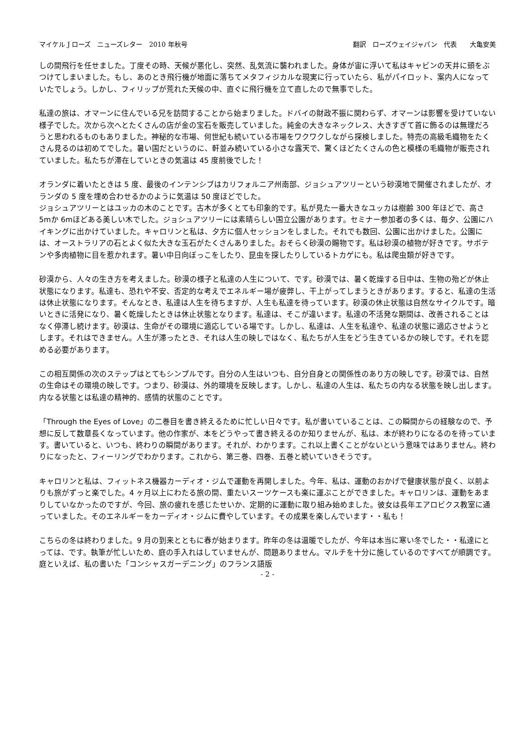マイケル J ローズ　ニューズレター　2010 年秋号 翻訳　ローズウェイジャパン　代表　　大亀安美
しの間飛行を任せました。丁度その時、天候が悪化し、突然、乱気流に襲われました。身体が宙に浮いて私はキャビンの天井に頭をぶつけてしまいました。もし、あのとき飛行機が地面に落ちてメタフィジカルな現実に行っていたら、私がパイロット、案内人になっていたでしょう。しかし、フィリップが荒れた天候の中、直ぐに飛行機を立て直したので無事でした。
私達の旅は、オマーンに住んでいる兄を訪問することから始まりました。ドバイの財政不振に関わらず、オマーンは影響を受けていない様子でした。次から次へとたくさんの店が金の宝石を販売していました。純金の大きなネックレス、大きすぎて首に飾るのは無理だろうと思われるものもありました。神秘的な市場、何世紀も続いている市場をワクワクしながら探検しました。特売の高級毛織物をたくさん見るのは初めてでした。暑い国だというのに、軒並み続いている小さな露天で、驚くほどたくさんの色と模様の毛織物が販売されていました。私たちが滞在していときの気温は 45 度前後でした！
オランダに着いたときは 5 度、最後のインテンシブはカリフォルニア州南部、ジョシュアツリーという砂漠地で開催されましたが、オランダの 5 度を埋め合わせるかのように気温は 50 度ほどでした。
ジョシュアツリーとはユッカの木のことです。古木が多くとても印象的です。私が見た一番大きなユッカは樹齢 300 年ほどで、高さ 5mか 6mほどある美しい木でした。ジョシュアツリーには素晴らしい国立公園があります。セミナー参加者の多くは、毎夕、公園にハイキングに出かけていました。キャロリンと私は、夕方に個人セッションをしました。それでも数回、公園に出かけました。公園には、オーストラリアの石とよく似た大きな玉石がたくさんありました。おそらく砂漠の賜物です。私は砂漠の植物が好きです。サボテンや多肉植物に目を惹かれます。暑い中日向ぼっこをしたり、昆虫を探したりしているトカゲにも。私は爬虫類が好きです。
砂漠から、人々の生き方を考えました。砂漠の様子と私達の人生について、です。砂漠では、暑く乾燥する日中は、生物の殆どが休止状態になります。私達も、恐れや不安、否定的な考えでエネルギー場が疲弊し、干上がってしまうときがあります。すると、私達の生活は休止状態になります。そんなとき、私達は人生を待ちますが、人生も私達を待っています。砂漠の休止状態は自然なサイクルです。暗いときに活発になり、暑く乾燥したときは休止状態となります。私達は、そこが違います。私達の不活発な期間は、改善されることはなく停滞し続けます。砂漠は、生命がその環境に適応している場です。しかし、私達は、人生を私達や、私達の状態に適応させようとします。それはできません。人生が滞ったとき、それは人生の映しではなく、私たちが人生をどう生きているかの映しです。それを認める必要があります。
この相互関係の次のステップはとてもシンプルです。自分の人生はいつも、自分自身との関係性のあり方の映しです。砂漠では、自然の生命はその環境の映しです。つまり、砂漠は、外的環境を反映します。しかし、私達の人生は、私たちの内なる状態を映し出します。内なる状態とは私達の精神的、感情的状態のことです。
「Through the Eyes of Love」の二巻目を書き終えるために忙しい日々です。私が書いていることは、この瞬間からの経験なので、予想に反して数章長くなっています。他の作家が、本をどうやって書き終えるのか知りませんが、私は、本が終わりになるのを待っています。書いていると、いつも、終わりの瞬間があります。それが、わかります。これ以上書くことがないという意味ではありません。終わりになったと、フィーリングでわかります。これから、第三巻、四巻、五巻と続いていきそうです。
キャロリンと私は、フィットネス機器カーディオ・ジムで運動を再開しました。今年、私は、運動のおかげで健康状態が良く、以前よりも旅がずっと楽でした。4 ヶ月以上にわたる旅の間、重たいスーツケースも楽に運ぶことができました。キャロリンは、運動をあまりしていなかったのですが、今回、旅の疲れを感じたせいか、定期的に運動に取り組み始めました。彼女は長年エアロビクス教室に通っていました。そのエネルギーをカーディオ・ジムに費やしています。その成果を楽しんでいます・・私も！
こちらの冬は終わりました。9 月の到来とともに春が始まります。昨年の冬は温暖でしたが、今年は本当に寒い冬でした・・私達にとっては、です。執筆が忙しいため、庭の手入れはしていませんが、問題ありません。マルチを十分に施しているのですべてが順調です。庭といえば、私の書いた「コンシャスガーデニング」のフランス語版
- 2 -